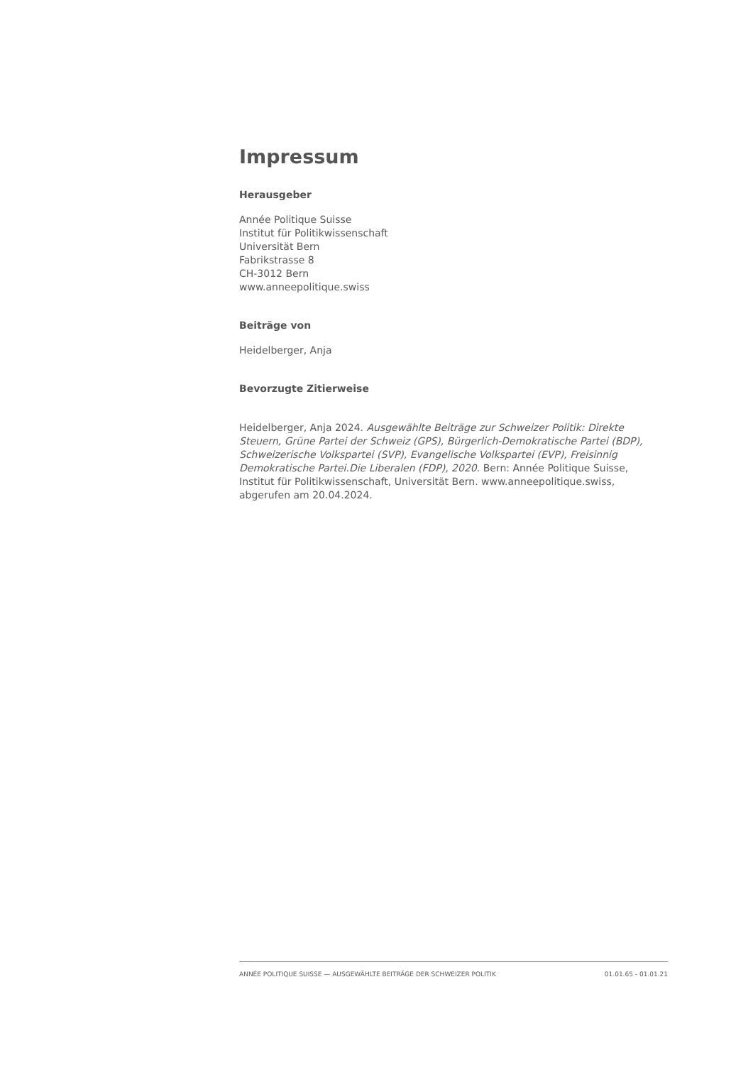Impressum
Herausgeber
Année Politique Suisse
Institut für Politikwissenschaft
Universität Bern
Fabrikstrasse 8
CH-3012 Bern
www.anneepolitique.swiss
Beiträge von
Heidelberger, Anja
Bevorzugte Zitierweise
Heidelberger, Anja 2024. Ausgewählte Beiträge zur Schweizer Politik: Direkte Steuern, Grüne Partei der Schweiz (GPS), Bürgerlich-Demokratische Partei (BDP), Schweizerische Volkspartei (SVP), Evangelische Volkspartei (EVP), Freisinnig Demokratische Partei.Die Liberalen (FDP), 2020. Bern: Année Politique Suisse, Institut für Politikwissenschaft, Universität Bern. www.anneepolitique.swiss, abgerufen am 20.04.2024.
ANNÉE POLITIQUE SUISSE — AUSGEWÄHLTE BEITRÄGE DER SCHWEIZER POLITIK 01.01.65 - 01.01.21